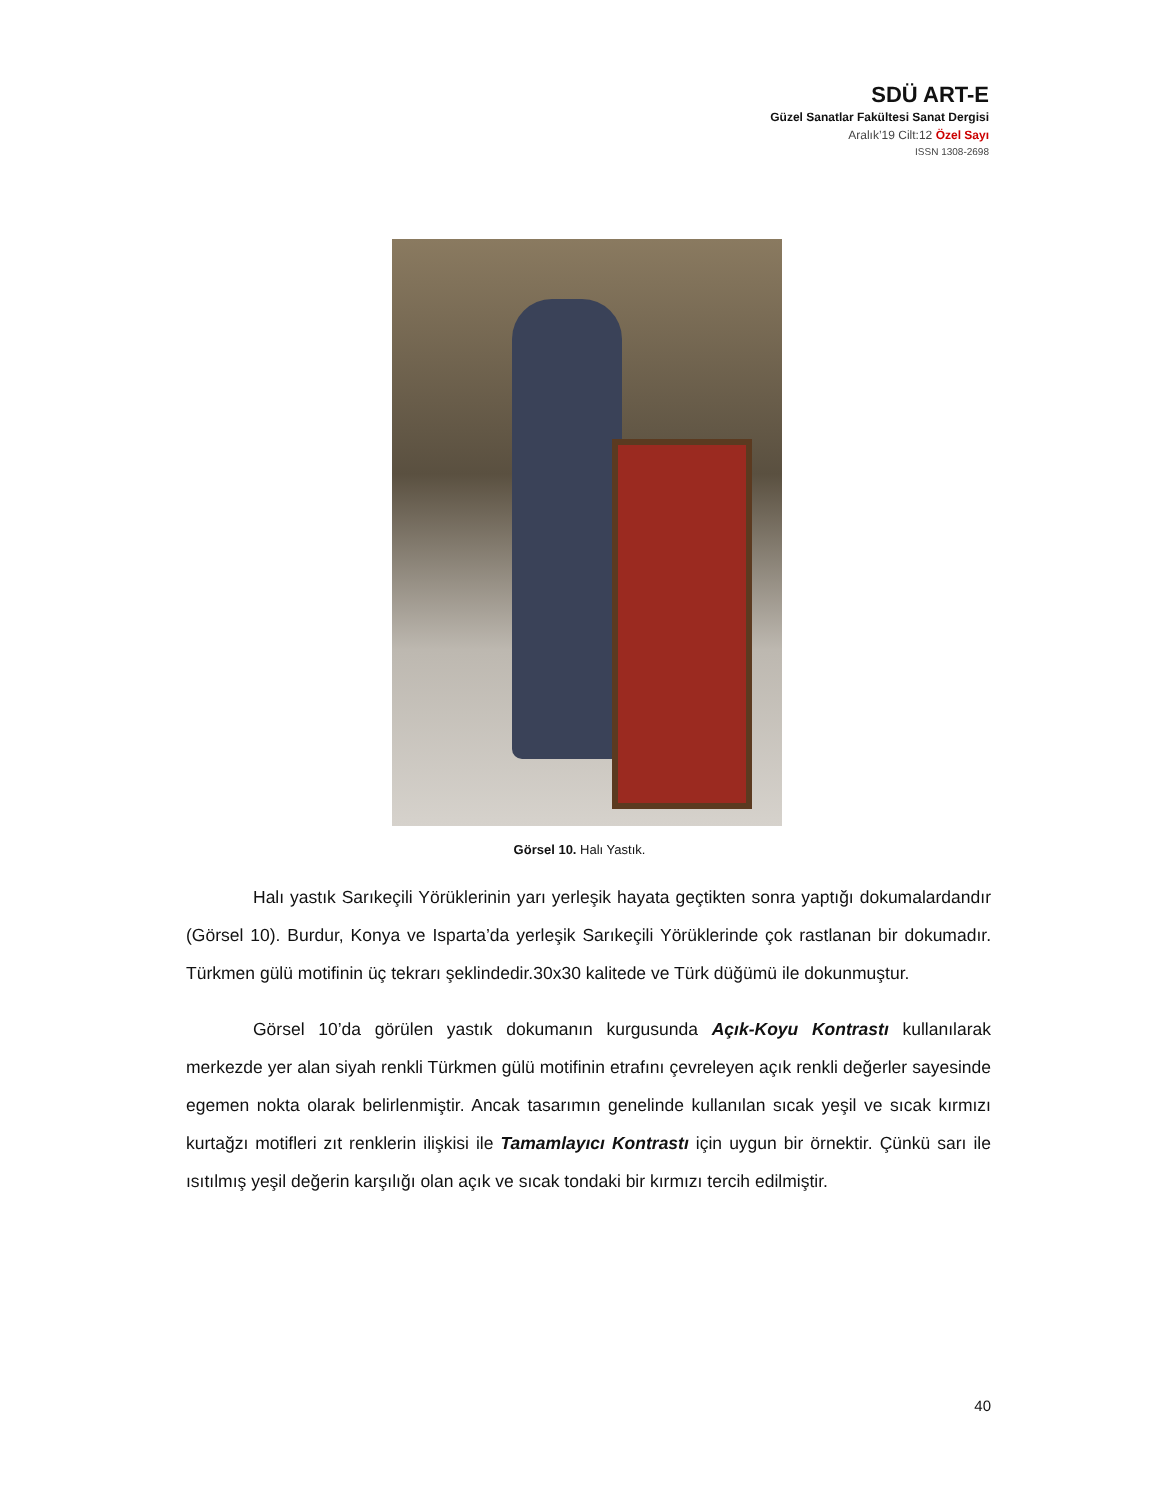SDÜ ART-E
Güzel Sanatlar Fakültesi Sanat Dergisi
Aralık’19 Cilt:12 Özel Sayı
ISSN 1308-2698
Görsel 10. Halı Yastık.
Halı yastık Sarıkeçili Yörüklerinin yarı yerleşik hayata geçtikten sonra yaptığı dokumalardandır (Görsel 10). Burdur, Konya ve Isparta’da yerleşik Sarıkeçili Yörüklerinde çok rastlanan bir dokumadır. Türkmen gülü motifinin üç tekrarı şeklindedir.30x30 kalitede ve Türk düğümü ile dokunmuştur.
Görsel 10’da görülen yastık dokumanın kurgusunda Açık-Koyu Kontrastı kullanılarak merkezde yer alan siyah renkli Türkmen gülü motifinin etrafını çevreleyen açık renkli değerler sayesinde egemen nokta olarak belirlenmiştir. Ancak tasarımın genelinde kullanılan sıcak yeşil ve sıcak kırmızı kurtağzı motifleri zıt renklerin ilişkisi ile Tamamlayıcı Kontrastı için uygun bir örnektir. Çünkü sarı ile ısıtılmış yeşil değerin karşılığı olan açık ve sıcak tondaki bir kırmızı tercih edilmiştir.
40